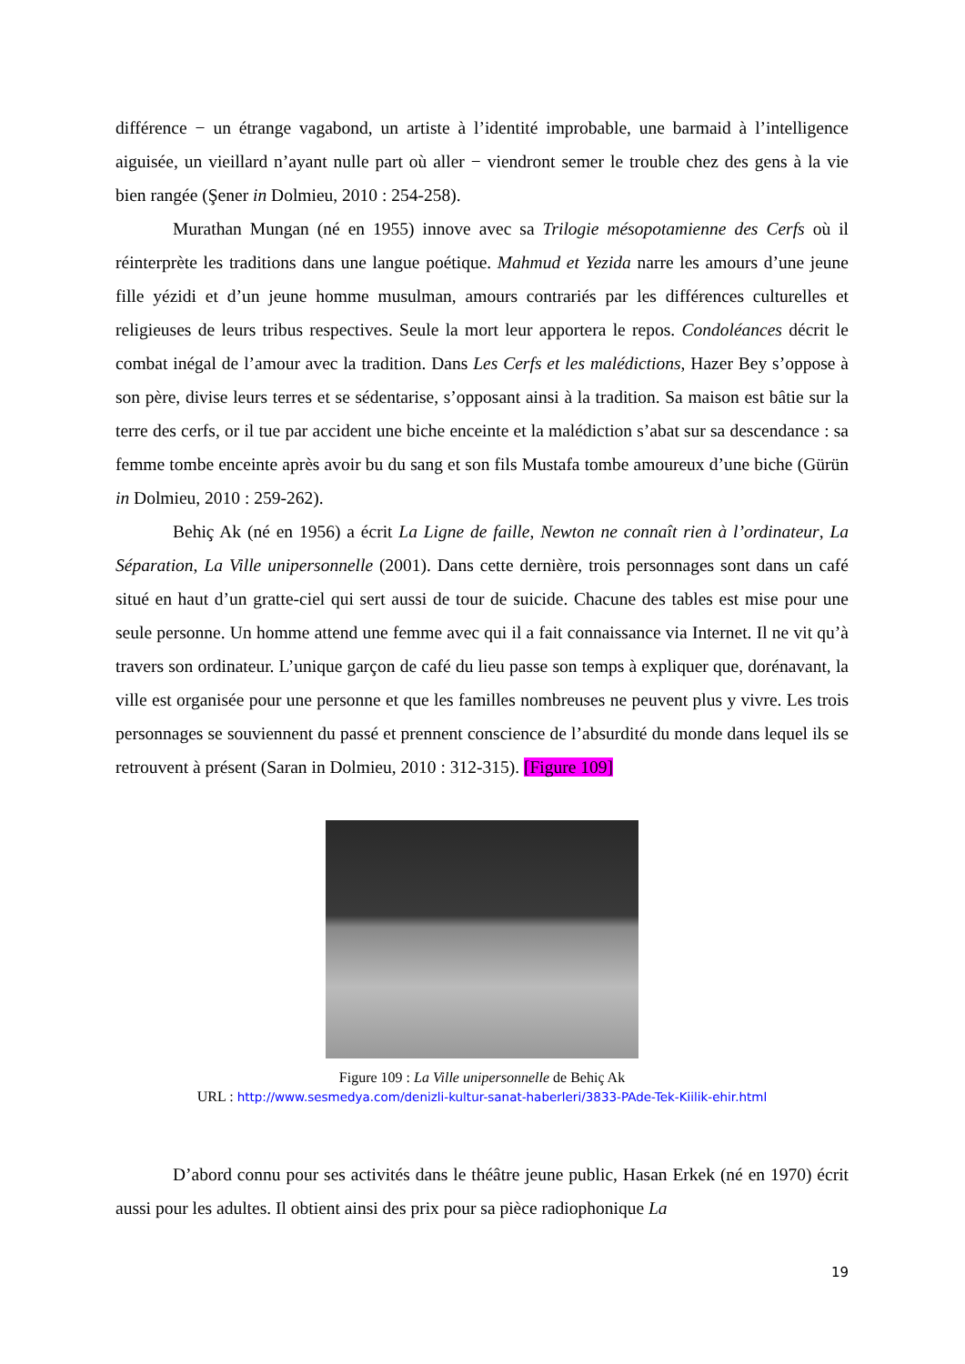différence − un étrange vagabond, un artiste à l’identité improbable, une barmaid à l’intelligence aiguisée, un vieillard n’ayant nulle part où aller − viendront semer le trouble chez des gens à la vie bien rangée (Şener in Dolmieu, 2010 : 254-258).
Murathan Mungan (né en 1955) innove avec sa Trilogie mésopotamienne des Cerfs où il réinterprète les traditions dans une langue poétique. Mahmud et Yezida narre les amours d’une jeune fille yézidi et d’un jeune homme musulman, amours contrariés par les différences culturelles et religieuses de leurs tribus respectives. Seule la mort leur apportera le repos. Condoléances décrit le combat inégal de l’amour avec la tradition. Dans Les Cerfs et les malédictions, Hazer Bey s’oppose à son père, divise leurs terres et se sédentarise, s’opposant ainsi à la tradition. Sa maison est bâtie sur la terre des cerfs, or il tue par accident une biche enceinte et la malédiction s’abat sur sa descendance : sa femme tombe enceinte après avoir bu du sang et son fils Mustafa tombe amoureux d’une biche (Gürün in Dolmieu, 2010 : 259-262).
Behiç Ak (né en 1956) a écrit La Ligne de faille, Newton ne connaît rien à l’ordinateur, La Séparation, La Ville unipersonnelle (2001). Dans cette dernière, trois personnages sont dans un café situé en haut d’un gratte-ciel qui sert aussi de tour de suicide. Chacune des tables est mise pour une seule personne. Un homme attend une femme avec qui il a fait connaissance via Internet. Il ne vit qu’à travers son ordinateur. L’unique garçon de café du lieu passe son temps à expliquer que, dorénavant, la ville est organisée pour une personne et que les familles nombreuses ne peuvent plus y vivre. Les trois personnages se souviennent du passé et prennent conscience de l’absurdité du monde dans lequel ils se retrouvent à présent (Saran in Dolmieu, 2010 : 312-315). [Figure 109]
Figure 109 : La Ville unipersonnelle de Behiç Ak
URL : http://www.sesmedya.com/denizli-kultur-sanat-haberleri/3833-PAde-Tek-Kiilik-ehir.html
D’abord connu pour ses activités dans le théâtre jeune public, Hasan Erkek (né en 1970) écrit aussi pour les adultes. Il obtient ainsi des prix pour sa pièce radiophonique La
19